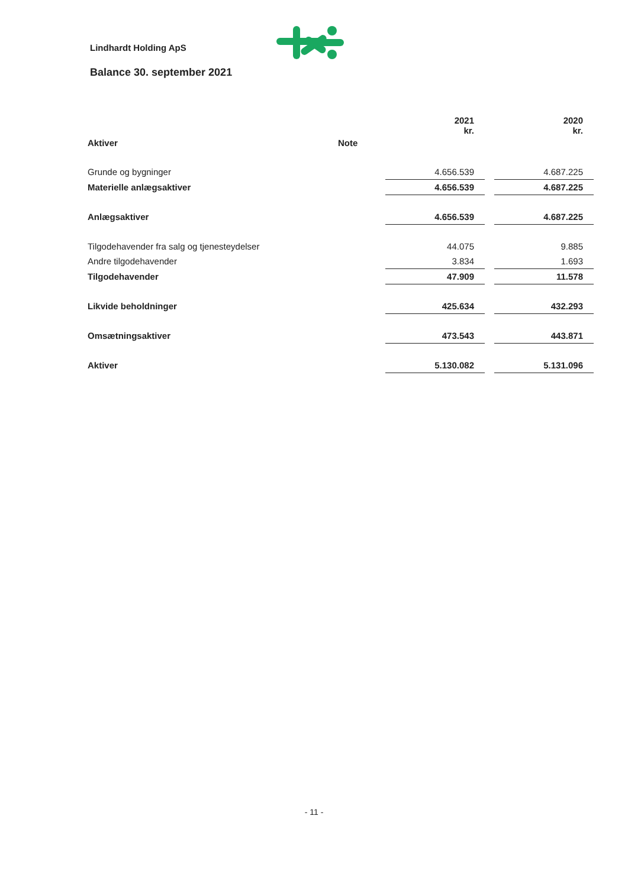Lindhardt Holding ApS
Balance 30. september 2021
| | | 2021 kr. | | 2020 kr. |
| --- | --- | --- | --- | --- |
| Aktiver | Note | | | |
| Grunde og bygninger | | 4.656.539 | | 4.687.225 |
| Materielle anlægsaktiver | | 4.656.539 | | 4.687.225 |
| Anlægsaktiver | | 4.656.539 | | 4.687.225 |
| Tilgodehavender fra salg og tjenesteydelser | | 44.075 | | 9.885 |
| Andre tilgodehavender | | 3.834 | | 1.693 |
| Tilgodehavender | | 47.909 | | 11.578 |
| Likvide beholdninger | | 425.634 | | 432.293 |
| Omsætningsaktiver | | 473.543 | | 443.871 |
| Aktiver | | 5.130.082 | | 5.131.096 |
- 11 -